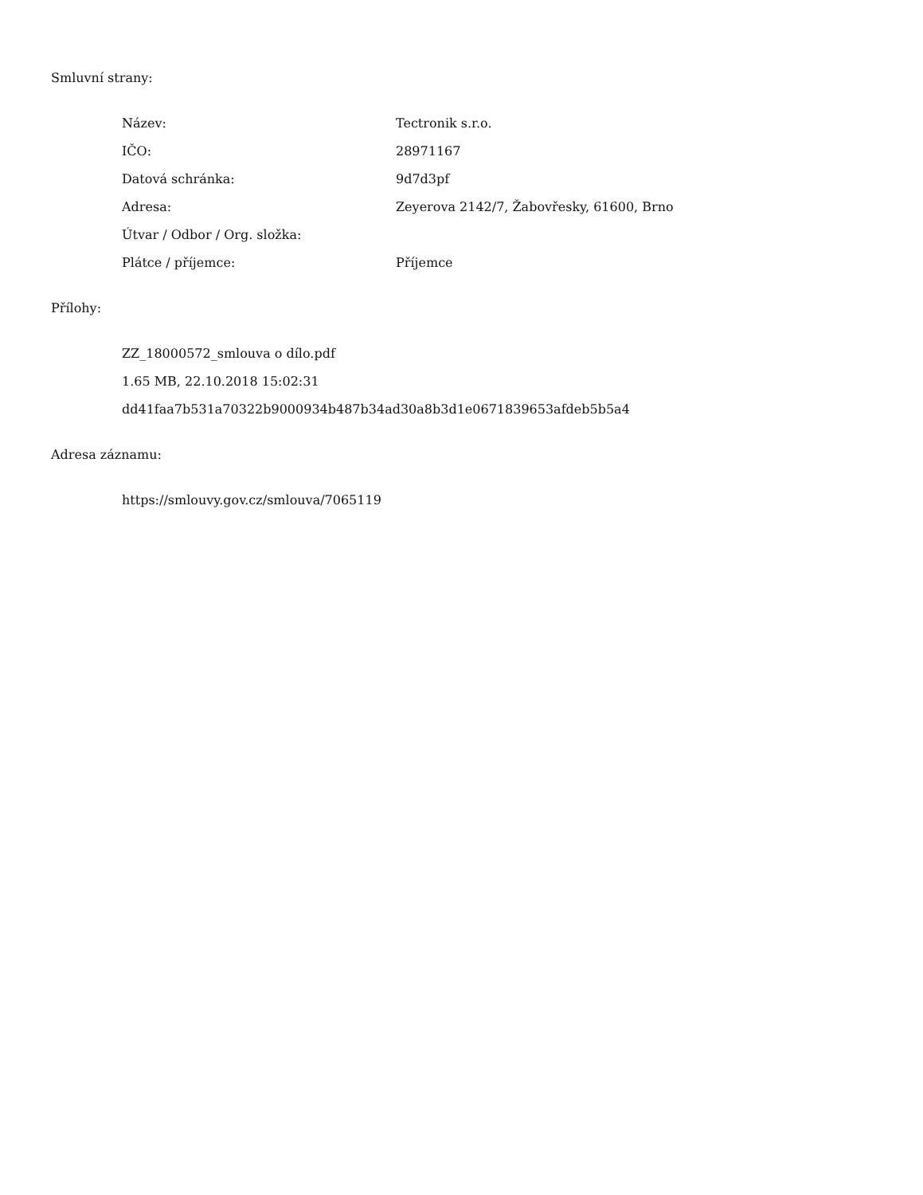Smluvní strany:
| Název: | Tectronik s.r.o. |
| IČO: | 28971167 |
| Datová schránka: | 9d7d3pf |
| Adresa: | Zeyerova 2142/7, Žabovřesky, 61600, Brno |
| Útvar / Odbor / Org. složka: | |
| Plátce / příjemce: | Příjemce |
Přílohy:
ZZ_18000572_smlouva o dílo.pdf
1.65 MB, 22.10.2018 15:02:31
dd41faa7b531a70322b9000934b487b34ad30a8b3d1e0671839653afdeb5b5a4
Adresa záznamu:
https://smlouvy.gov.cz/smlouva/7065119